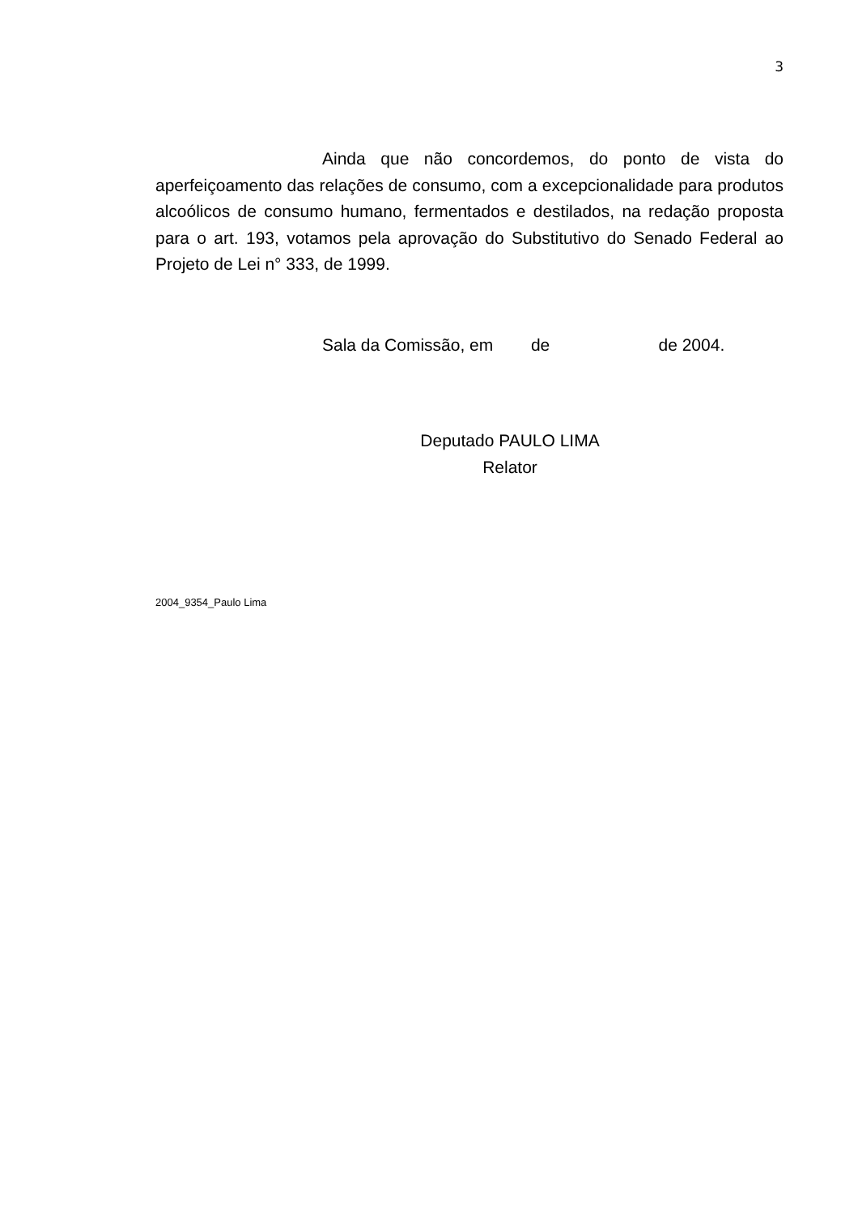3
Ainda que não concordemos, do ponto de vista do aperfeiçoamento das relações de consumo, com a excepcionalidade para produtos alcoólicos de consumo humano, fermentados e destilados, na redação proposta para o art. 193, votamos pela aprovação do Substitutivo do Senado Federal ao Projeto de Lei n° 333, de 1999.
Sala da Comissão, em de de 2004.
Deputado PAULO LIMA
Relator
2004_9354_Paulo Lima